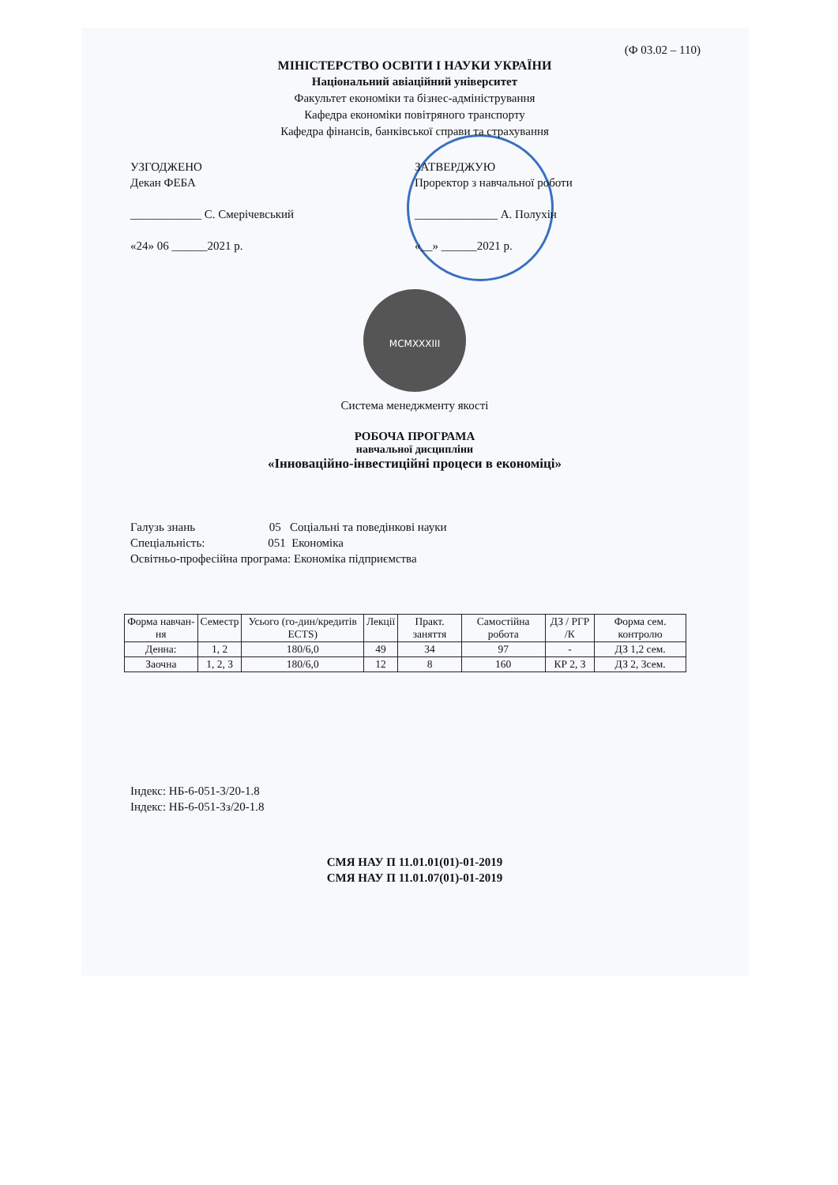(Ф 03.02 – 110)
МІНІСТЕРСТВО ОСВІТИ І НАУКИ УКРАЇНИ
Національний авіаційний університет
Факультет економіки та бізнес-адміністрування
Кафедра економіки повітряного транспорту
Кафедра фінансів, банківської справи та страхування
УЗГОДЖЕНО
Декан ФЕБА
____________ С. Смерічевський
«24» 06 ______2021 р.
ЗАТВЕРДЖУЮ
Проректор з навчальної роботи
______________ А. Полухін
«__» ______2021 р.
MCMXXXIII
Система менеджменту якості
РОБОЧА ПРОГРАМА
навчальної дисципліни
«Інноваційно-інвестиційні процеси в економіці»
Галузь знань 05 Соціальні та поведінкові науки
Спеціальність: 051 Економіка
Освітньо-професійна програма: Економіка підприємства
| Форма навчан-ня | Семестр | Усього (го-дин/кредитів ECTS) | Лекції | Практ. заняття | Самостійна робота | ДЗ / РГР /К | Форма сем. контролю |
| --- | --- | --- | --- | --- | --- | --- | --- |
| Денна: | 1, 2 | 180/6,0 | 49 | 34 | 97 | - | ДЗ 1,2 сем. |
| Заочна | 1, 2, 3 | 180/6,0 | 12 | 8 | 160 | КР 2, 3 | ДЗ 2, 3сем. |
Індекс: НБ-6-051-3/20-1.8
Індекс: НБ-6-051-3з/20-1.8
СМЯ НАУ П 11.01.01(01)-01-2019
СМЯ НАУ П 11.01.07(01)-01-2019